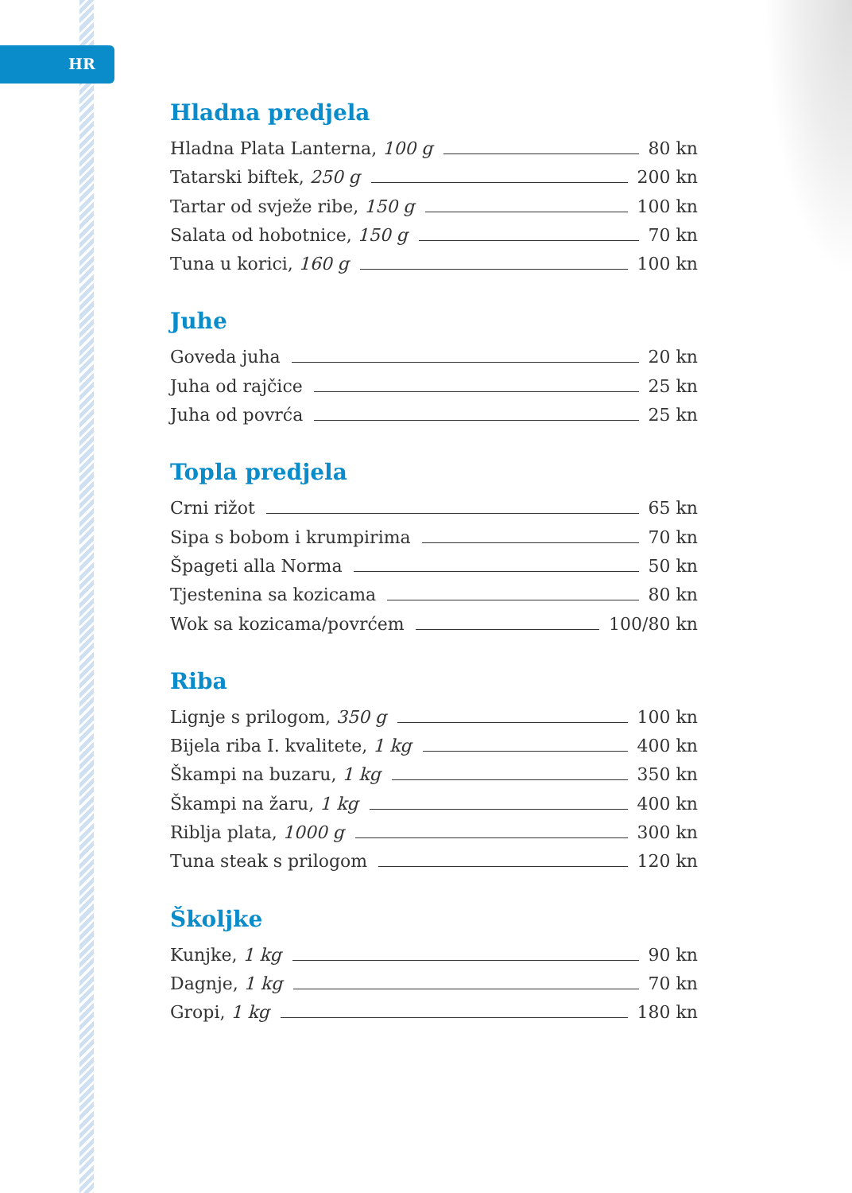HR
Hladna predjela
Hladna Plata Lanterna, 100 g 80 kn
Tatarski biftek, 250 g 200 kn
Tartar od svježe ribe, 150 g 100 kn
Salata od hobotnice, 150 g 70 kn
Tuna u korici, 160 g 100 kn
Juhe
Goveda juha 20 kn
Juha od rajčice 25 kn
Juha od povrća 25 kn
Topla predjela
Crni rižot 65 kn
Sipa s bobom i krumpirima 70 kn
Špageti alla Norma 50 kn
Tjestenina sa kozicama 80 kn
Wok sa kozicama/povrćem 100/80 kn
Riba
Lignje s prilogom, 350 g 100 kn
Bijela riba I. kvalitete, 1 kg 400 kn
Škampi na buzaru, 1 kg 350 kn
Škampi na žaru, 1 kg 400 kn
Riblja plata, 1000 g 300 kn
Tuna steak s prilogom 120 kn
Školjke
Kunjke, 1 kg 90 kn
Dagnje, 1 kg 70 kn
Gropi, 1 kg 180 kn